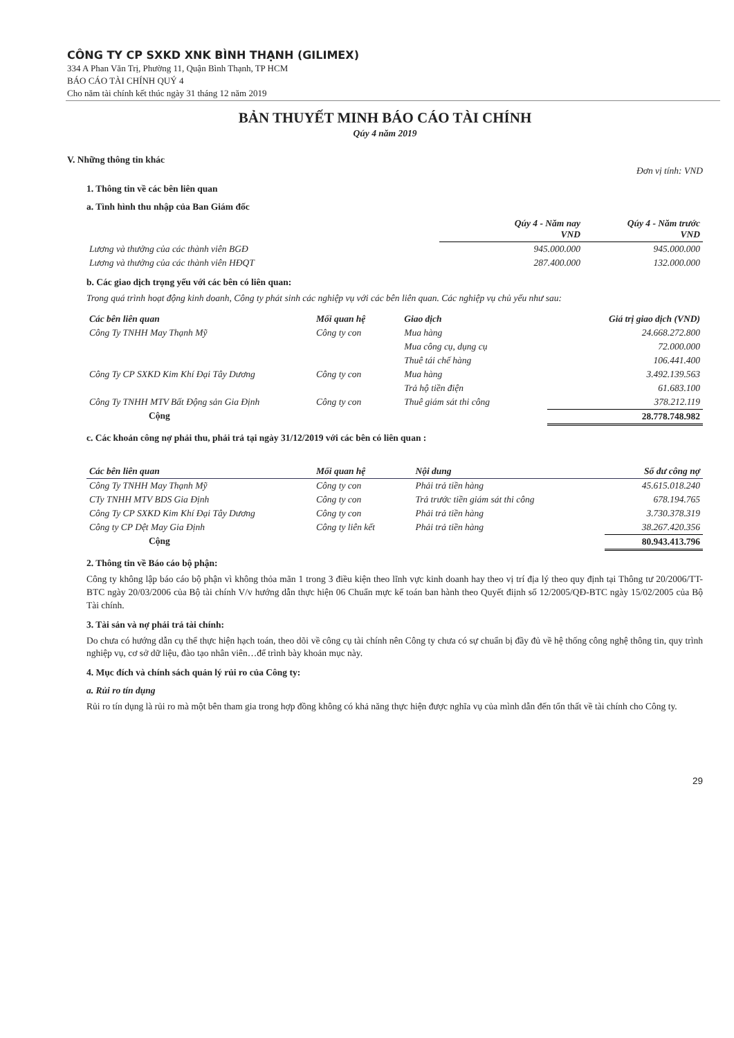CÔNG TY CP SXKD XNK BÌNH THẠNH (GILIMEX)
334 A Phan Văn Trị, Phường 11, Quận Bình Thạnh, TP HCM
BÁO CÁO TÀI CHÍNH QUÝ 4
Cho năm tài chính kết thúc ngày 31 tháng 12 năm 2019
BẢN THUYẾT MINH BÁO CÁO TÀI CHÍNH
Qúy 4 năm 2019
V. Những thông tin khác
Đơn vị tính: VND
1. Thông tin về các bên liên quan
a. Tình hình thu nhập của Ban Giám đốc
| | Qúy 4 - Năm nay VND | Qúy 4 - Năm trước VND |
| Lương và thưởng của các thành viên BGĐ | 945.000.000 | 945.000.000 |
| Lương và thưởng của các thành viên HĐQT | 287.400.000 | 132.000.000 |
b. Các giao dịch trọng yếu với các bên có liên quan:
Trong quá trình hoạt động kinh doanh, Công ty phát sinh các nghiệp vụ với các bên liên quan. Các nghiệp vụ chủ yếu như sau:
| Các bên liên quan | Mối quan hệ | Giao dịch | Giá trị giao dịch (VND) |
| --- | --- | --- | --- |
| Công Ty TNHH May Thạnh Mỹ | Công ty con | Mua hàng | 24.668.272.800 |
| | | Mua công cụ, dụng cụ | 72.000.000 |
| | | Thuê tái chế hàng | 106.441.400 |
| Công Ty CP SXKD Kim Khí Đại Tây Dương | Công ty con | Mua hàng | 3.492.139.563 |
| | | Trả hộ tiền điện | 61.683.100 |
| Công Ty TNHH MTV Bất Động sản Gia Định | Công ty con | Thuê giám sát thi công | 378.212.119 |
| Cộng | | | 28.778.748.982 |
c. Các khoản công nợ phải thu, phải trả tại ngày 31/12/2019 với các bên có liên quan :
| Các bên liên quan | Mối quan hệ | Nội dung | Số dư công nợ |
| --- | --- | --- | --- |
| Công Ty TNHH May Thạnh Mỹ | Công ty con | Phải trả tiền hàng | 45.615.018.240 |
| CTy TNHH MTV BDS Gia Định | Công ty con | Trả trước tiền giám sát thi công | 678.194.765 |
| Công Ty CP SXKD Kim Khí Đại Tây Dương | Công ty con | Phải trả tiền hàng | 3.730.378.319 |
| Công ty CP Dệt May Gia Định | Công ty liên kết | Phải trả tiền hàng | 38.267.420.356 |
| Cộng | | | 80.943.413.796 |
2. Thông tin về Báo cáo bộ phận:
Công ty không lập báo cáo bộ phận vì không thỏa mãn 1 trong 3 điều kiện theo lĩnh vực kinh doanh hay theo vị trí địa lý theo quy định tại Thông tư 20/2006/TT-BTC ngày 20/03/2006 của Bộ tài chính V/v hướng dẫn thực hiện 06 Chuẩn mực kế toán ban hành theo Quyết điịnh số 12/2005/QĐ-BTC ngày 15/02/2005 của Bộ Tài chính.
3. Tài sản và nợ phải trả tài chính:
Do chưa có hướng dẫn cụ thể thực hiện hạch toán, theo dõi về công cụ tài chính nên Công ty chưa có sự chuẩn bị đầy đủ về hệ thống công nghệ thông tin, quy trình nghiệp vụ, cơ sở dữ liệu, đào tạo nhân viên…để trình bày khoản mục này.
4. Mục đích và chính sách quản lý rủi ro của Công ty:
a. Rủi ro tín dụng
Rủi ro tín dụng là rủi ro mà một bên tham gia trong hợp đồng không có khả năng thực hiện được nghĩa vụ của mình dẫn đến tổn thất về tài chính cho Công ty.
29